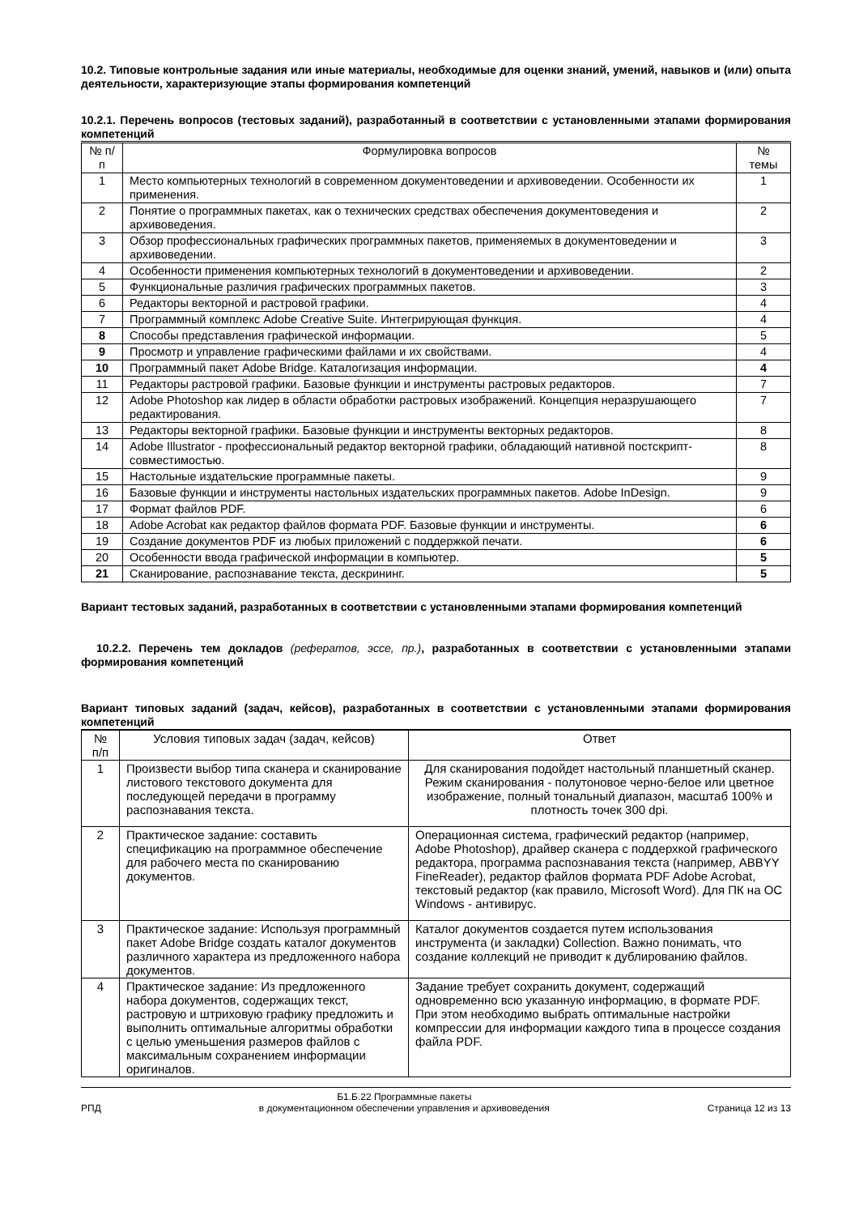10.2. Типовые контрольные задания или иные материалы, необходимые для оценки знаний, умений, навыков и (или) опыта деятельности, характеризующие этапы формирования компетенций
10.2.1. Перечень вопросов (тестовых заданий), разработанный в соответствии с установленными этапами формирования компетенций
| № п/п | Формулировка вопросов | № темы |
| --- | --- | --- |
| 1 | Место компьютерных технологий в современном документоведении и архивоведении. Особенности их применения. | 1 |
| 2 | Понятие о программных пакетах, как о технических средствах обеспечения документоведения и архивоведения. | 2 |
| 3 | Обзор профессиональных графических программных пакетов, применяемых в документоведении и архивоведении. | 3 |
| 4 | Особенности применения компьютерных технологий в документоведении и архивоведении. | 2 |
| 5 | Функциональные различия графических программных пакетов. | 3 |
| 6 | Редакторы векторной и растровой графики. | 4 |
| 7 | Программный комплекс Adobe Creative Suite. Интегрирующая функция. | 4 |
| 8 | Способы представления графической информации. | 5 |
| 9 | Просмотр и управление графическими файлами и их свойствами. | 4 |
| 10 | Программный пакет Adobe Bridge. Каталогизация информации. | 4 |
| 11 | Редакторы растровой графики. Базовые функции и инструменты растровых редакторов. | 7 |
| 12 | Adobe Photoshop как лидер в области обработки растровых изображений. Концепция неразрушающего редактирования. | 7 |
| 13 | Редакторы векторной графики. Базовые функции и инструменты векторных редакторов. | 8 |
| 14 | Adobe Illustrator - профессиональный редактор векторной графики, обладающий нативной постскрипт-совместимостью. | 8 |
| 15 | Настольные издательские программные пакеты. | 9 |
| 16 | Базовые функции и инструменты настольных издательских программных пакетов. Adobe InDesign. | 9 |
| 17 | Формат файлов PDF. | 6 |
| 18 | Adobe Acrobat как редактор файлов формата PDF. Базовые функции и инструменты. | 6 |
| 19 | Создание документов PDF из любых приложений с поддержкой печати. | 6 |
| 20 | Особенности ввода графической информации в компьютер. | 5 |
| 21 | Сканирование, распознавание текста, дескрининг. | 5 |
Вариант тестовых заданий, разработанных в соответствии с установленными этапами формирования компетенций
10.2.2. Перечень тем докладов (рефератов, эссе, пр.), разработанных в соответствии с установленными этапами формирования компетенций
Вариант типовых заданий (задач, кейсов), разработанных в соответствии с установленными этапами формирования компетенций
| № п/п | Условия типовых задач (задач, кейсов) | Ответ |
| --- | --- | --- |
| 1 | Произвести выбор типа сканера и сканирование листового текстового документа для последующей передачи в программу распознавания текста. | Для сканирования подойдет настольный планшетный сканер. Режим сканирования - полутоновое черно-белое или цветное изображение, полный тональный диапазон, масштаб 100% и плотность точек 300 dpi. |
| 2 | Практическое задание: составить спецификацию на программное обеспечение для рабочего места по сканированию документов. | Операционная система, графический редактор (например, Adobe Photoshop), драйвер сканера с поддерхкой графического редактора, программа распознавания текста (например, ABBYY FineReader), редактор файлов формата PDF Adobe Acrobat, текстовый редактор (как правило, Microsoft Word). Для ПК на ОС Windows - антивирус. |
| 3 | Практическое задание: Используя программный пакет Adobe Bridge создать каталог документов различного характера из предложенного набора документов. | Каталог документов создается путем использования инструмента (и закладки) Collection. Важно понимать, что создание коллекций не приводит к дублированию файлов. |
| 4 | Практическое задание: Из предложенного набора документов, содержащих текст, растровую и штриховую графику предложить и выполнить оптимальные алгоритмы обработки с целью уменьшения размеров файлов с максимальным сохранением информации оригиналов. | Задание требует сохранить документ, содержащий одновременно всю указанную информацию, в формате PDF. При этом необходимо выбрать оптимальные настройки компрессии для информации каждого типа в процессе создания файла PDF. |
РПД Б1.Б.22 Программные пакеты
в документационном обеспечении управления и архивоведения Страница 12 из 13